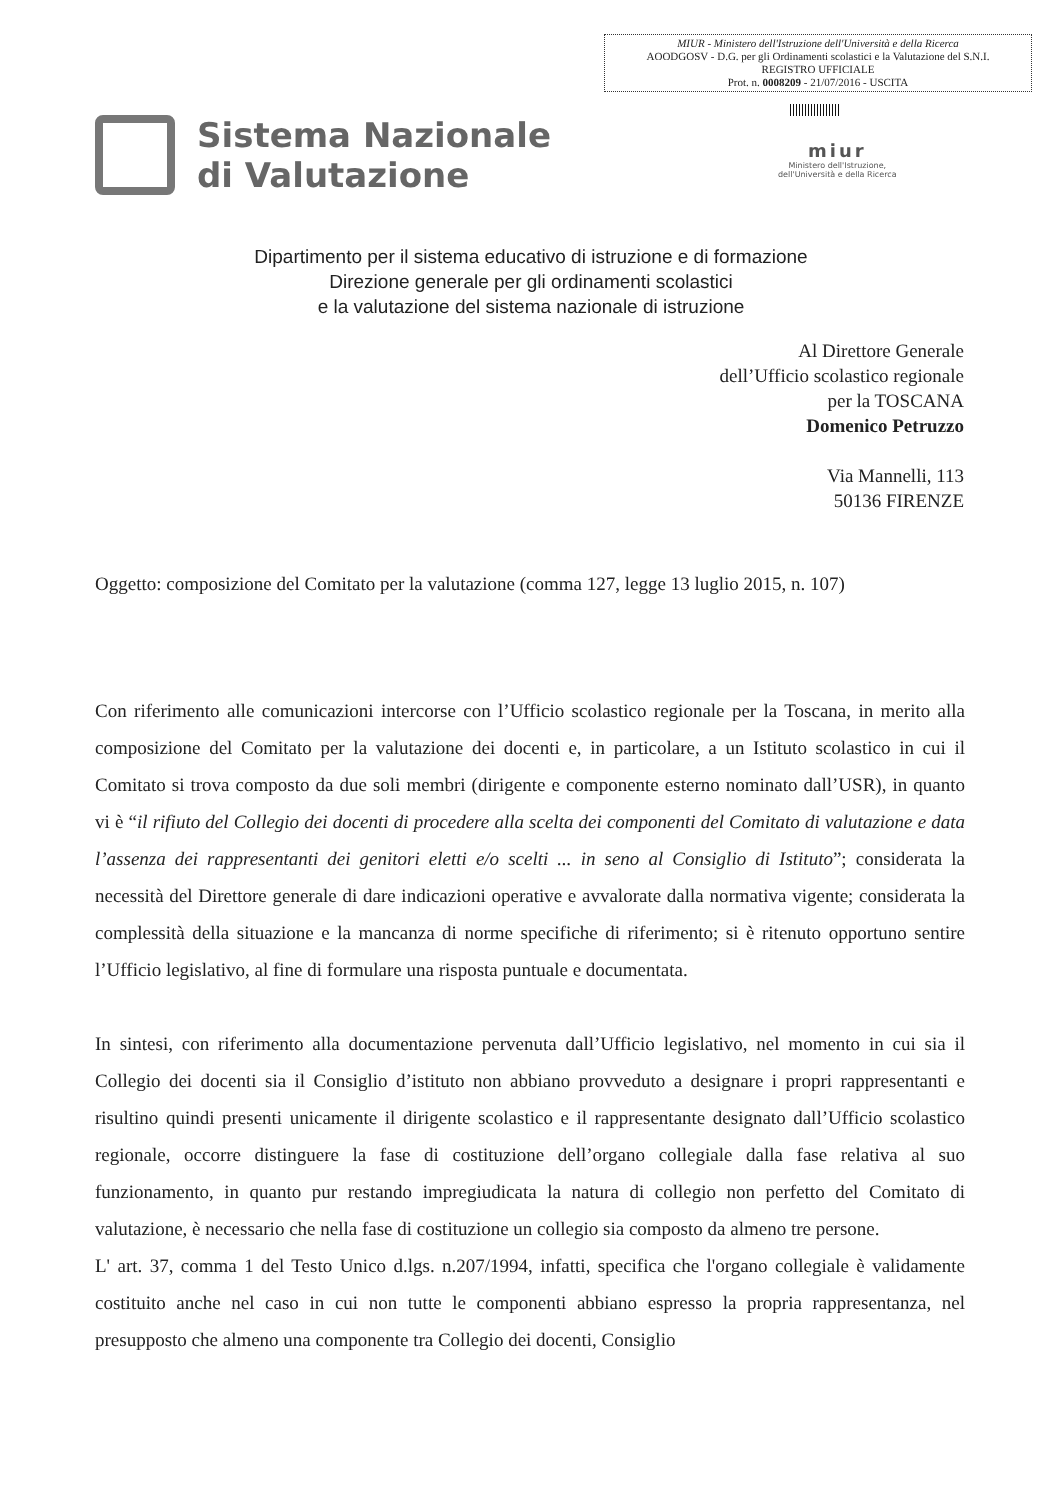MIUR - Ministero dell'Istruzione dell'Università e della Ricerca
AOODGOSV - D.G. per gli Ordinamenti scolastici e la Valutazione del S.N.I.
REGISTRO UFFICIALE
Prot. n. 0008209 - 21/07/2016 - USCITA
Sistema Nazionale
di Valutazione
miur
Ministero dell'Istruzione,
dell'Università e della Ricerca
Dipartimento per il sistema educativo di istruzione e di formazione
Direzione generale per gli ordinamenti scolastici
e la valutazione del sistema nazionale di istruzione
Al Direttore Generale
dell’Ufficio scolastico regionale
per la TOSCANA
Domenico Petruzzo
Via Mannelli, 113
50136 FIRENZE
Oggetto: composizione del Comitato per la valutazione (comma 127, legge 13 luglio 2015, n. 107)
Con riferimento alle comunicazioni intercorse con l’Ufficio scolastico regionale per la Toscana, in merito alla composizione del Comitato per la valutazione dei docenti e, in particolare, a un Istituto scolastico in cui il Comitato si trova composto da due soli membri (dirigente e componente esterno nominato dall’USR), in quanto vi è “il rifiuto del Collegio dei docenti di procedere alla scelta dei componenti del Comitato di valutazione e data l’assenza dei rappresentanti dei genitori eletti e/o scelti ... in seno al Consiglio di Istituto”; considerata la necessità del Direttore generale di dare indicazioni operative e avvalorate dalla normativa vigente; considerata la complessità della situazione e la mancanza di norme specifiche di riferimento; si è ritenuto opportuno sentire l’Ufficio legislativo, al fine di formulare una risposta puntuale e documentata.
In sintesi, con riferimento alla documentazione pervenuta dall’Ufficio legislativo, nel momento in cui sia il Collegio dei docenti sia il Consiglio d’istituto non abbiano provveduto a designare i propri rappresentanti e risultino quindi presenti unicamente il dirigente scolastico e il rappresentante designato dall’Ufficio scolastico regionale, occorre distinguere la fase di costituzione dell’organo collegiale dalla fase relativa al suo funzionamento, in quanto pur restando impregiudicata la natura di collegio non perfetto del Comitato di valutazione, è necessario che nella fase di costituzione un collegio sia composto da almeno tre persone.
L' art. 37, comma 1 del Testo Unico d.lgs. n.207/1994, infatti, specifica che l'organo collegiale è validamente costituito anche nel caso in cui non tutte le componenti abbiano espresso la propria rappresentanza, nel presupposto che almeno una componente tra Collegio dei docenti, Consiglio